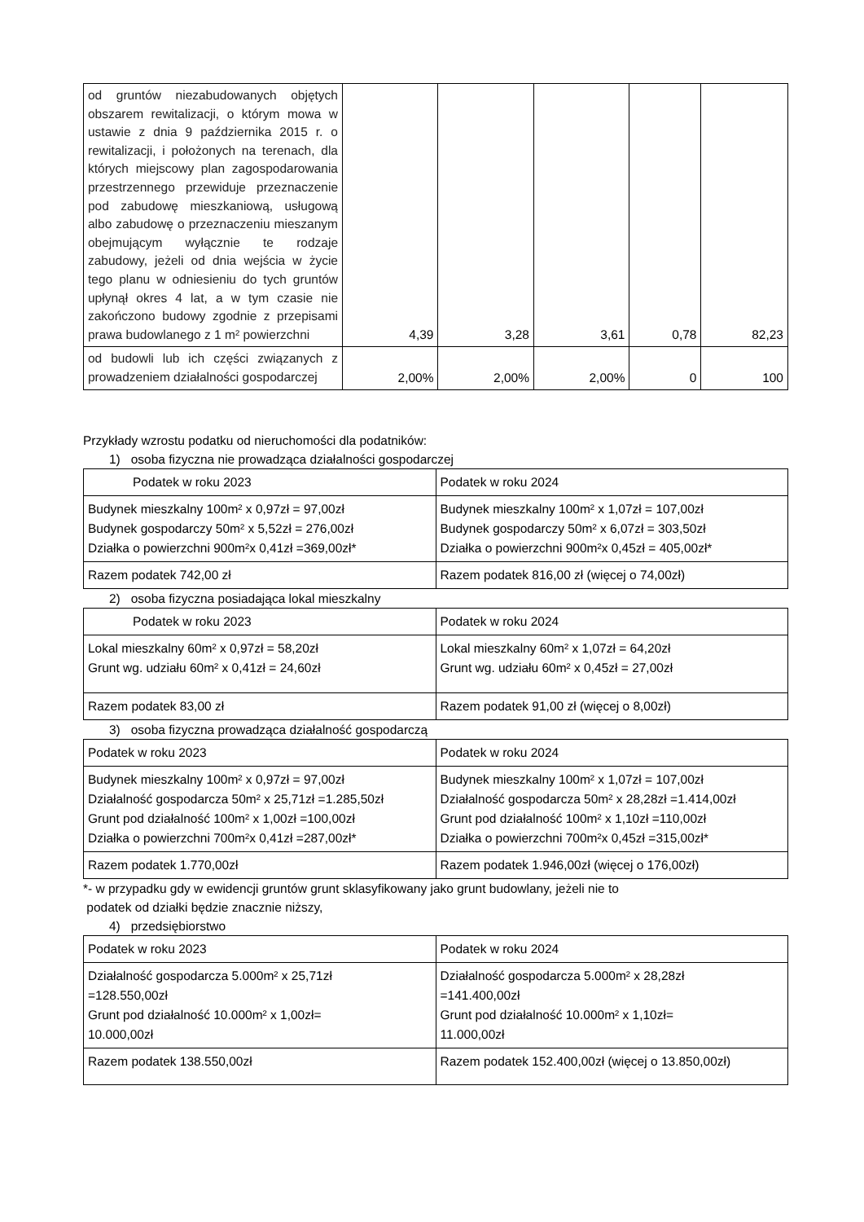| od gruntów niezabudowanych objętych obszarem rewitalizacji, o którym mowa w ustawie z dnia 9 października 2015 r. o rewitalizacji, i położonych na terenach, dla których miejscowy plan zagospodarowania przestrzennego przewiduje przeznaczenie pod zabudowę mieszkaniową, usługową albo zabudowę o przeznaczeniu mieszanym obejmującym wyłącznie te rodzaje zabudowy, jeżeli od dnia wejścia w życie tego planu w odniesieniu do tych gruntów upłynął okres 4 lat, a w tym czasie nie zakończono budowy zgodnie z przepisami prawa budowlanego z 1 m² powierzchni | 4,39 | 3,28 | 3,61 | 0,78 | 82,23 |
| od budowli lub ich części związanych z prowadzeniem działalności gospodarczej | 2,00% | 2,00% | 2,00% | 0 | 100 |
Przykłady wzrostu podatku od nieruchomości dla podatników:
1) osoba fizyczna nie prowadząca działalności gospodarczej
| Podatek w roku 2023 | Podatek w roku 2024 |
| Budynek mieszkalny 100m² x 0,97zł = 97,00zł Budynek gospodarczy 50m² x 5,52zł = 276,00zł Działka o powierzchni 900m²x 0,41zł =369,00zł* | Budynek mieszkalny 100m² x 1,07zł = 107,00zł Budynek gospodarczy 50m² x 6,07zł = 303,50zł Działka o powierzchni 900m²x 0,45zł = 405,00zł* |
| Razem podatek 742,00 zł | Razem podatek 816,00 zł (więcej o 74,00zł) |
2) osoba fizyczna posiadająca lokal mieszkalny
| Podatek w roku 2023 | Podatek w roku 2024 |
| Lokal mieszkalny 60m² x 0,97zł = 58,20zł Grunt wg. udziału 60m² x 0,41zł = 24,60zł | Lokal mieszkalny 60m² x 1,07zł = 64,20zł Grunt wg. udziału 60m² x 0,45zł = 27,00zł |
| Razem podatek 83,00 zł | Razem podatek 91,00 zł (więcej o 8,00zł) |
3) osoba fizyczna prowadząca działalność gospodarczą
| Podatek w roku 2023 | Podatek w roku 2024 |
| Budynek mieszkalny 100m² x 0,97zł = 97,00zł Działalność gospodarcza 50m² x 25,71zł =1.285,50zł Grunt pod działalność 100m² x 1,00zł =100,00zł Działka o powierzchni 700m²x 0,41zł =287,00zł* | Budynek mieszkalny 100m² x 1,07zł = 107,00zł Działalność gospodarcza 50m² x 28,28zł =1.414,00zł Grunt pod działalność 100m² x 1,10zł =110,00zł Działka o powierzchni 700m²x 0,45zł =315,00zł* |
| Razem podatek 1.770,00zł | Razem podatek 1.946,00zł (więcej o 176,00zł) |
*- w przypadku gdy w ewidencji gruntów grunt sklasyfikowany jako grunt budowlany, jeżeli nie to
podatek od działki będzie znacznie niższy,
4) przedsiębiorstwo
| Podatek w roku 2023 | Podatek w roku 2024 |
| Działalność gospodarcza 5.000m² x 25,71zł =128.550,00zł Grunt pod działalność 10.000m² x 1,00zł= 10.000,00zł | Działalność gospodarcza 5.000m² x 28,28zł =141.400,00zł Grunt pod działalność 10.000m² x 1,10zł= 11.000,00zł |
| Razem podatek 138.550,00zł | Razem podatek 152.400,00zł (więcej o 13.850,00zł) |